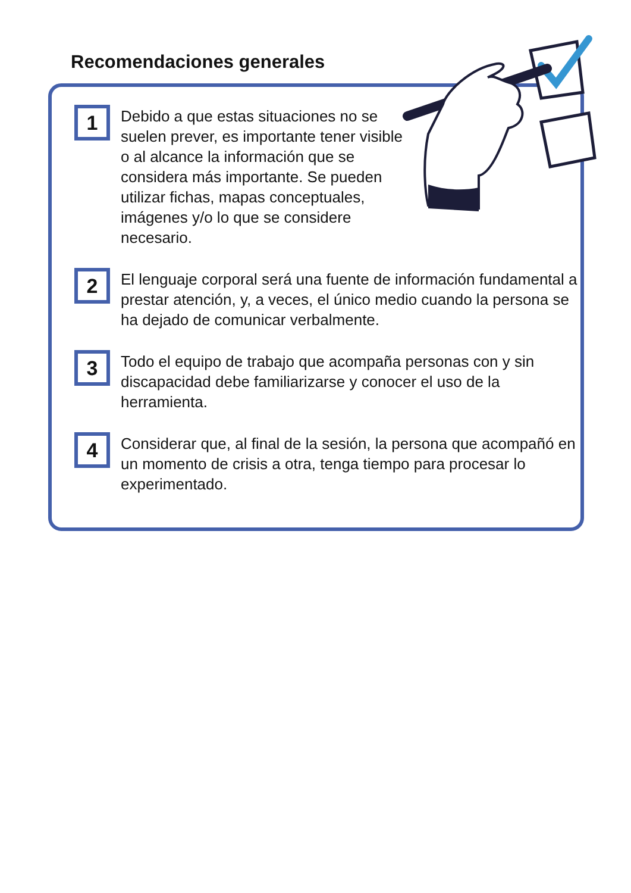Recomendaciones generales
1
Debido a que estas situaciones no se suelen prever, es importante tener visible o al alcance la información que se considera más importante. Se pueden utilizar fichas, mapas conceptuales, imágenes y/o lo que se considere necesario.
2
El lenguaje corporal será una fuente de información fundamental a prestar atención, y, a veces, el único medio cuando la persona se ha dejado de comunicar verbalmente.
3
Todo el equipo de trabajo que acompaña personas con y sin discapacidad debe familiarizarse y conocer el uso de la herramienta.
4
Considerar que, al final de la sesión, la persona que acompañó en un momento de crisis a otra, tenga tiempo para procesar lo experimentado.